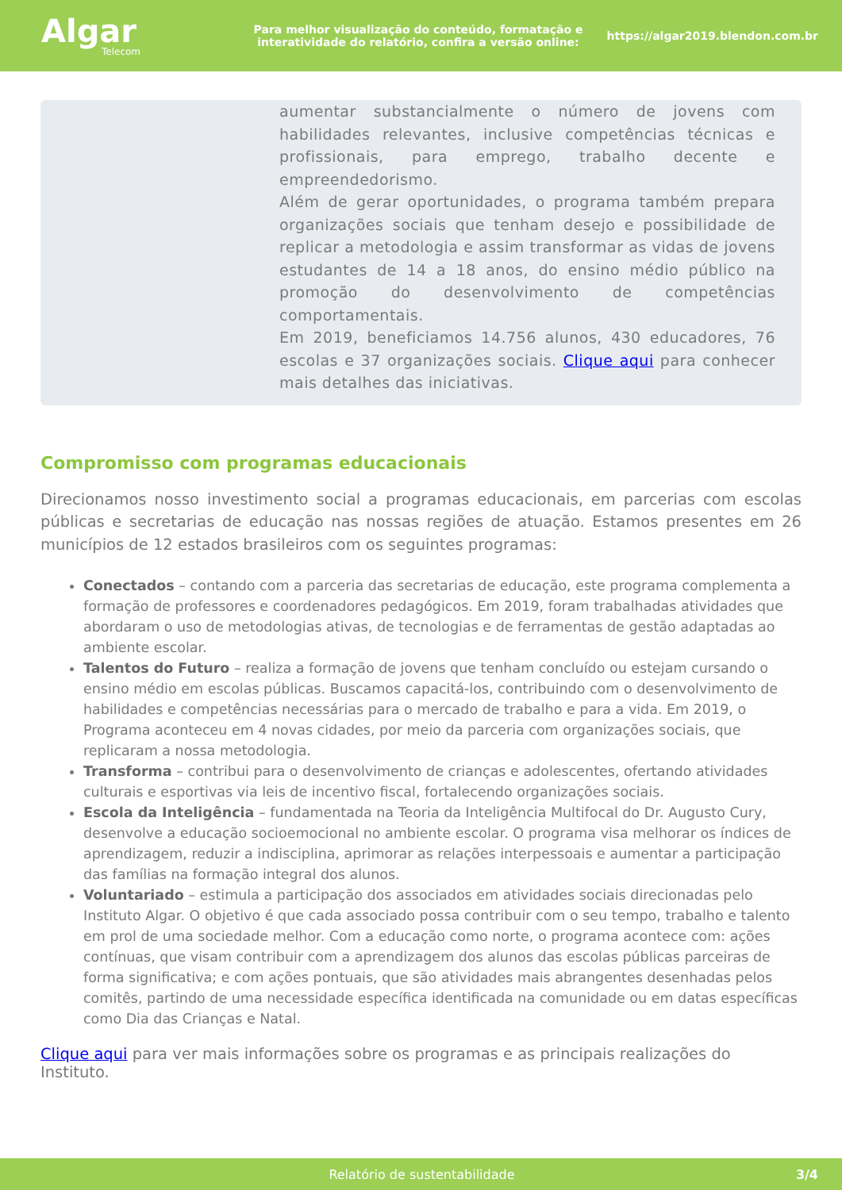Algar
Telecom
Para melhor visualização do conteúdo, formatação e interatividade do relatório, confira a versão online:
https://algar2019.blendon.com.br
aumentar substancialmente o número de jovens com habilidades relevantes, inclusive competências técnicas e profissionais, para emprego, trabalho decente e empreendedorismo.
Além de gerar oportunidades, o programa também prepara organizações sociais que tenham desejo e possibilidade de replicar a metodologia e assim transformar as vidas de jovens estudantes de 14 a 18 anos, do ensino médio público na promoção do desenvolvimento de competências comportamentais.
Em 2019, beneficiamos 14.756 alunos, 430 educadores, 76 escolas e 37 organizações sociais. Clique aqui para conhecer mais detalhes das iniciativas.
Compromisso com programas educacionais
Direcionamos nosso investimento social a programas educacionais, em parcerias com escolas públicas e secretarias de educação nas nossas regiões de atuação. Estamos presentes em 26 municípios de 12 estados brasileiros com os seguintes programas:
Conectados – contando com a parceria das secretarias de educação, este programa complementa a formação de professores e coordenadores pedagógicos. Em 2019, foram trabalhadas atividades que abordaram o uso de metodologias ativas, de tecnologias e de ferramentas de gestão adaptadas ao ambiente escolar.
Talentos do Futuro – realiza a formação de jovens que tenham concluído ou estejam cursando o ensino médio em escolas públicas. Buscamos capacitá-los, contribuindo com o desenvolvimento de habilidades e competências necessárias para o mercado de trabalho e para a vida. Em 2019, o Programa aconteceu em 4 novas cidades, por meio da parceria com organizações sociais, que replicaram a nossa metodologia.
Transforma – contribui para o desenvolvimento de crianças e adolescentes, ofertando atividades culturais e esportivas via leis de incentivo fiscal, fortalecendo organizações sociais.
Escola da Inteligência – fundamentada na Teoria da Inteligência Multifocal do Dr. Augusto Cury, desenvolve a educação socioemocional no ambiente escolar. O programa visa melhorar os índices de aprendizagem, reduzir a indisciplina, aprimorar as relações interpessoais e aumentar a participação das famílias na formação integral dos alunos.
Voluntariado – estimula a participação dos associados em atividades sociais direcionadas pelo Instituto Algar. O objetivo é que cada associado possa contribuir com o seu tempo, trabalho e talento em prol de uma sociedade melhor. Com a educação como norte, o programa acontece com: ações contínuas, que visam contribuir com a aprendizagem dos alunos das escolas públicas parceiras de forma significativa; e com ações pontuais, que são atividades mais abrangentes desenhadas pelos comitês, partindo de uma necessidade específica identificada na comunidade ou em datas específicas como Dia das Crianças e Natal.
Clique aqui para ver mais informações sobre os programas e as principais realizações do Instituto.
Relatório de sustentabilidade 3/4